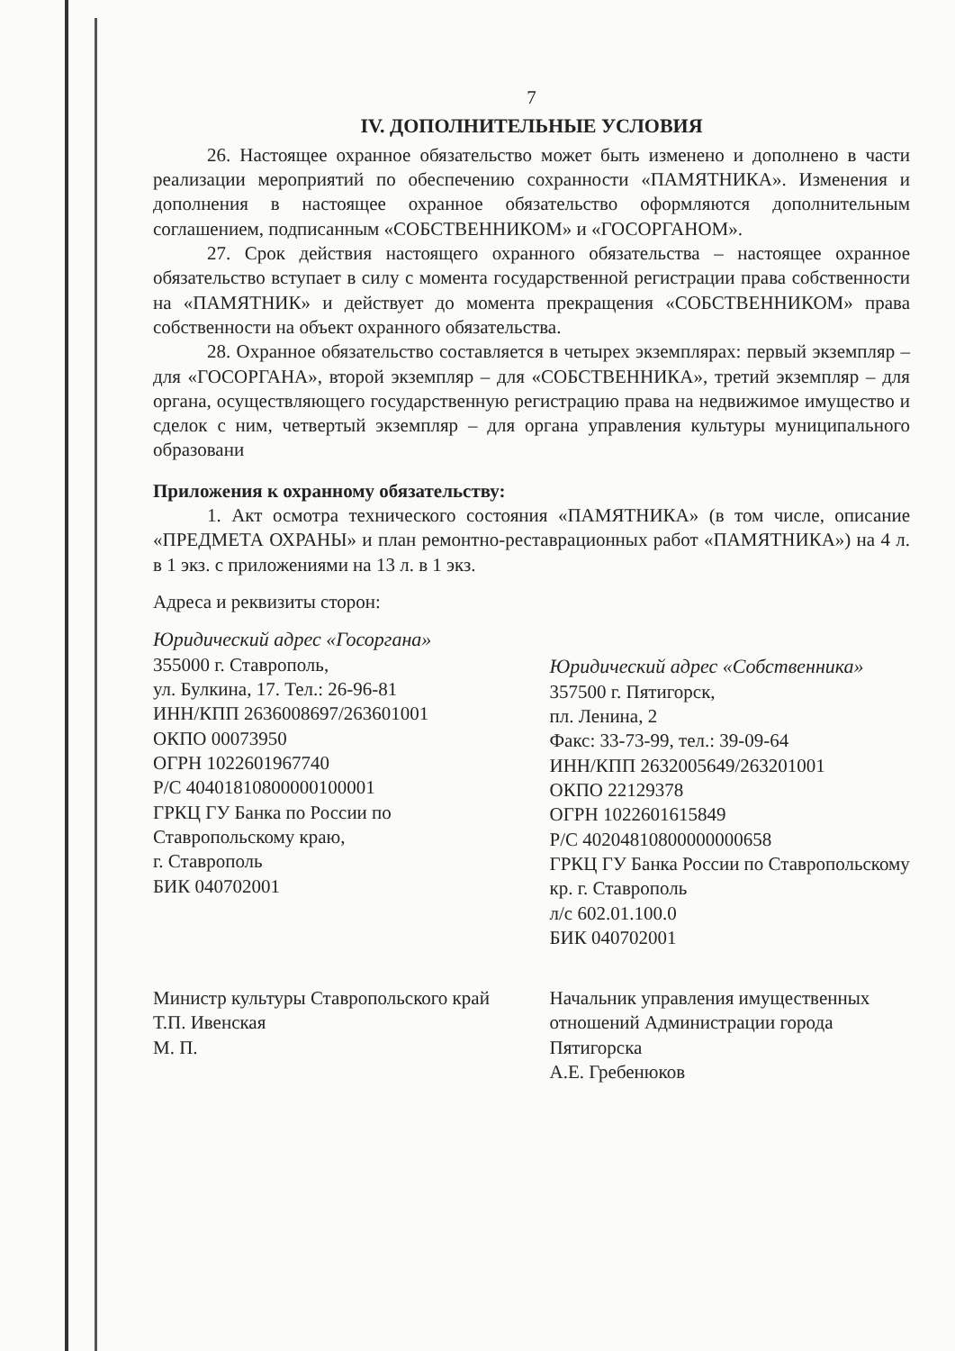7
IV. ДОПОЛНИТЕЛЬНЫЕ УСЛОВИЯ
26. Настоящее охранное обязательство может быть изменено и дополнено в части реализации мероприятий по обеспечению сохранности «ПАМЯТНИКА». Изменения и дополнения в настоящее охранное обязательство оформляются дополнительным соглашением, подписанным «СОБСТВЕННИКОМ» и «ГОСОРГАНОМ».
27. Срок действия настоящего охранного обязательства – настоящее охранное обязательство вступает в силу с момента государственной регистрации права собственности на «ПАМЯТНИК» и действует до момента прекращения «СОБСТВЕННИКОМ» права собственности на объект охранного обязательства.
28. Охранное обязательство составляется в четырех экземплярах: первый экземпляр – для «ГОСОРГАНА», второй экземпляр – для «СОБСТВЕННИКА», третий экземпляр – для органа, осуществляющего государственную регистрацию права на недвижимое имущество и сделок с ним, четвертый экземпляр – для органа управления культуры муниципального образовани
Приложения к охранному обязательству:
1. Акт осмотра технического состояния «ПАМЯТНИКА» (в том числе, описание «ПРЕДМЕТА ОХРАНЫ» и план ремонтно-реставрационных работ «ПАМЯТНИКА») на 4 л. в 1 экз. с приложениями на 13 л. в 1 экз.
Адреса и реквизиты сторон:
Юридический адрес «Госоргана»
355000 г. Ставрополь,
ул. Булкина, 17. Тел.: 26-96-81
ИНН/КПП 2636008697/263601001
ОКПО 00073950
ОГРН 1022601967740
Р/С 40401810800000100001
ГРКЦ ГУ Банка по России по Ставропольскому краю,
г. Ставрополь
БИК 040702001
Юридический адрес «Собственника»
357500 г. Пятигорск,
пл. Ленина, 2
Факс: 33-73-99, тел.: 39-09-64
ИНН/КПП 2632005649/263201001
ОКПО 22129378
ОГРН 1022601615849
Р/С 40204810800000000658
ГРКЦ ГУ Банка России по Ставропольскому кр. г. Ставрополь
л/с 602.01.100.0
БИК 040702001
Министр культуры Ставропольского край
Т.П. Ивенская
М. П.
Начальник управления имущественных отношений Администрации города Пятигорска
А.Е. Гребенюков